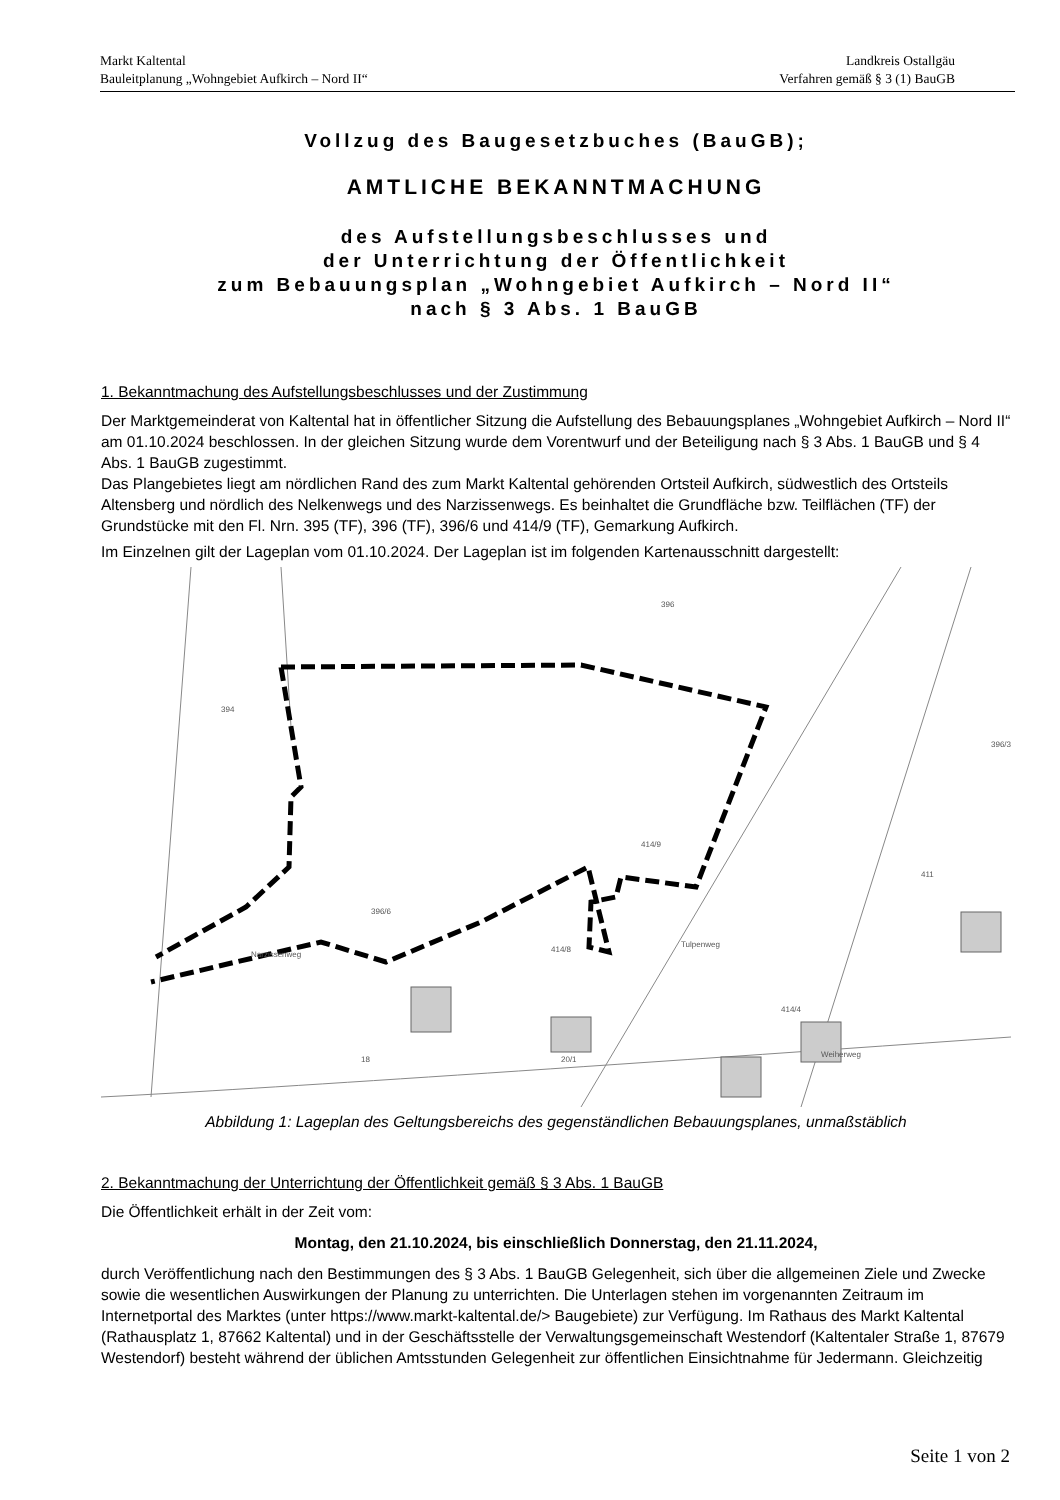Markt Kaltental
Bauleitplanung „Wohngebiet Aufkirch – Nord II“
Landkreis Ostallgäu
Verfahren gemäß § 3 (1) BauGB
Vollzug des Baugesetzbuches (BauGB);
AMTLICHE BEKANNTMACHUNG
des Aufstellungsbeschlusses und
der Unterrichtung der Öffentlichkeit
zum Bebauungsplan „Wohngebiet Aufkirch – Nord II“
nach § 3 Abs. 1 BauGB
1. Bekanntmachung des Aufstellungsbeschlusses und der Zustimmung
Der Marktgemeinderat von Kaltental hat in öffentlicher Sitzung die Aufstellung des Bebauungsplanes „Wohngebiet Aufkirch – Nord II“ am 01.10.2024 beschlossen. In der gleichen Sitzung wurde dem Vorentwurf und der Beteiligung nach § 3 Abs. 1 BauGB und § 4 Abs. 1 BauGB zugestimmt.
Das Plangebietes liegt am nördlichen Rand des zum Markt Kaltental gehörenden Ortsteil Aufkirch, südwestlich des Ortsteils Altensberg und nördlich des Nelkenwegs und des Narzissenwegs. Es beinhaltet die Grundfläche bzw. Teilflächen (TF) der Grundstücke mit den Fl. Nrn. 395 (TF), 396 (TF), 396/6 und 414/9 (TF), Gemarkung Aufkirch.
Im Einzelnen gilt der Lageplan vom 01.10.2024. Der Lageplan ist im folgenden Kartenausschnitt dargestellt:
396
394
414/9
411
396/3
396/6
Narzissenweg
414/8
Tulpenweg
414/4
Weiherweg
18
20/1
Abbildung 1: Lageplan des Geltungsbereichs des gegenständlichen Bebauungsplanes, unmaßstäblich
2. Bekanntmachung der Unterrichtung der Öffentlichkeit gemäß § 3 Abs. 1 BauGB
Die Öffentlichkeit erhält in der Zeit vom:
Montag, den 21.10.2024, bis einschließlich Donnerstag, den 21.11.2024,
durch Veröffentlichung nach den Bestimmungen des § 3 Abs. 1 BauGB Gelegenheit, sich über die allgemeinen Ziele und Zwecke sowie die wesentlichen Auswirkungen der Planung zu unterrichten. Die Unterlagen stehen im vorgenannten Zeitraum im Internetportal des Marktes (unter https://www.markt-kaltental.de/> Baugebiete) zur Verfügung. Im Rathaus des Markt Kaltental (Rathausplatz 1, 87662 Kaltental) und in der Geschäftsstelle der Verwaltungsgemeinschaft Westendorf (Kaltentaler Straße 1, 87679 Westendorf) besteht während der üblichen Amtsstunden Gelegenheit zur öffentlichen Einsichtnahme für Jedermann. Gleichzeitig
Seite 1 von 2